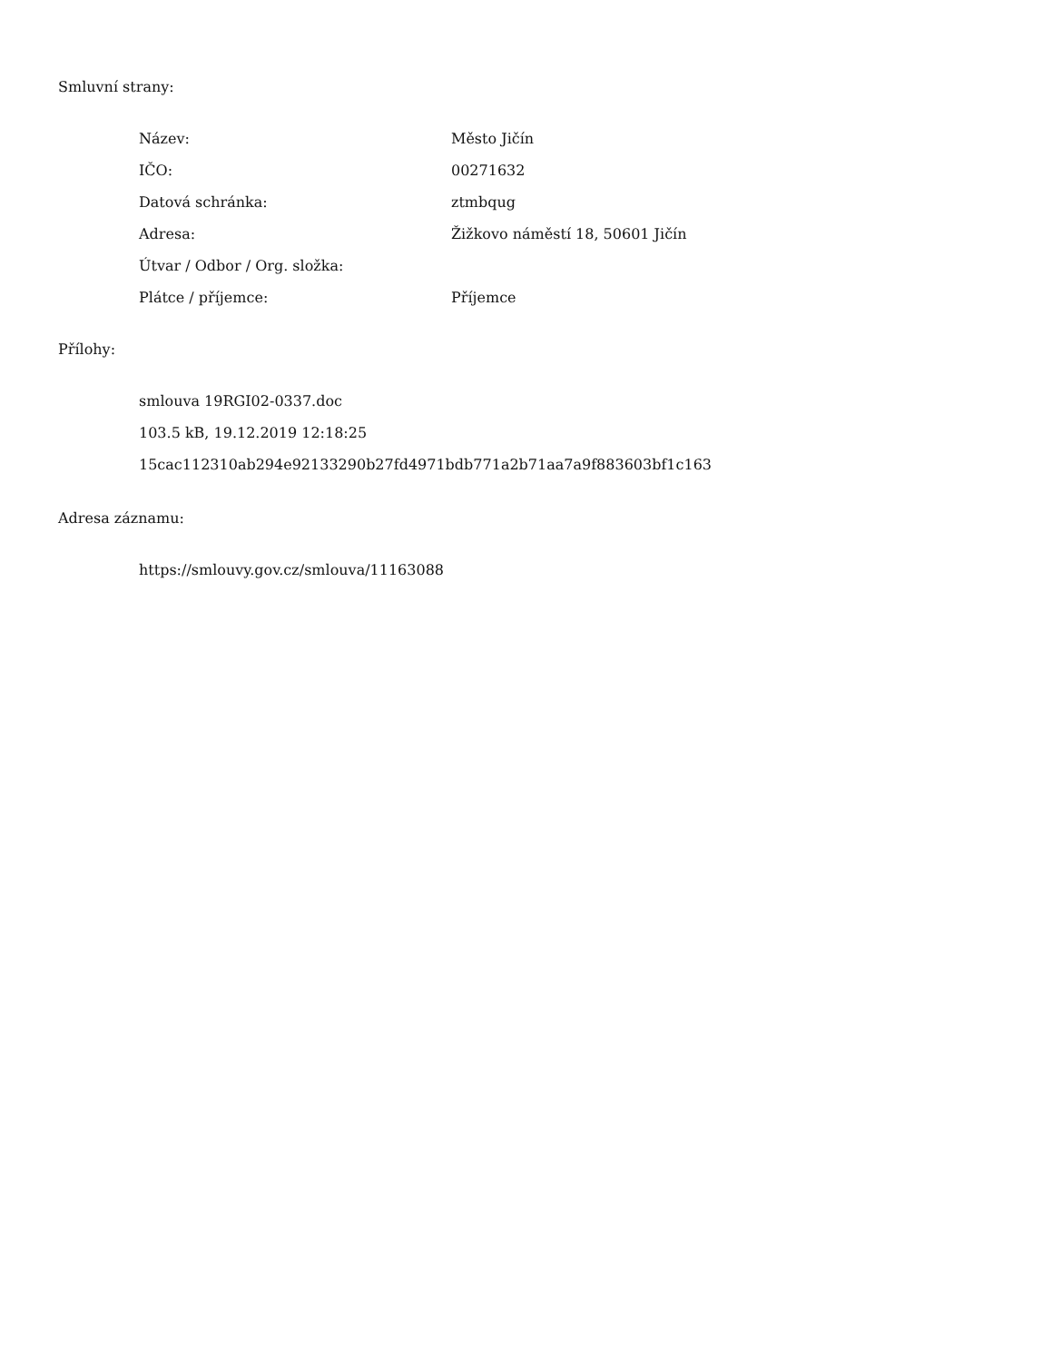Smluvní strany:
| Název: | Město Jičín |
| IČO: | 00271632 |
| Datová schránka: | ztmbqug |
| Adresa: | Žižkovo náměstí 18, 50601 Jičín |
| Útvar / Odbor / Org. složka: | |
| Plátce / příjemce: | Příjemce |
Přílohy:
smlouva 19RGI02-0337.doc
103.5 kB, 19.12.2019 12:18:25
15cac112310ab294e92133290b27fd4971bdb771a2b71aa7a9f883603bf1c163
Adresa záznamu:
https://smlouvy.gov.cz/smlouva/11163088